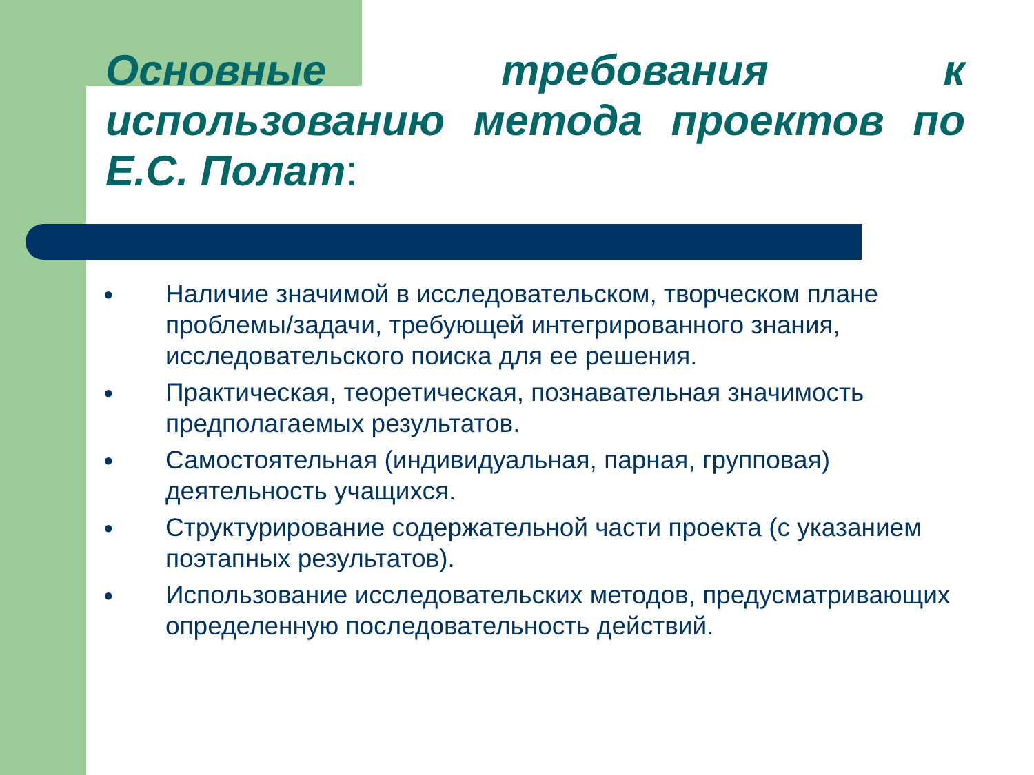Основные требования к использованию метода проектов по Е.С. Полат:
● Наличие значимой в исследовательском, творческом плане проблемы/задачи, требующей интегрированного знания, исследовательского поиска для ее решения.
● Практическая, теоретическая, познавательная значимость предполагаемых результатов.
● Самостоятельная (индивидуальная, парная, групповая) деятельность учащихся.
● Структурирование содержательной части проекта (с указанием поэтапных результатов).
● Использование исследовательских методов, предусматривающих определенную последовательность действий.